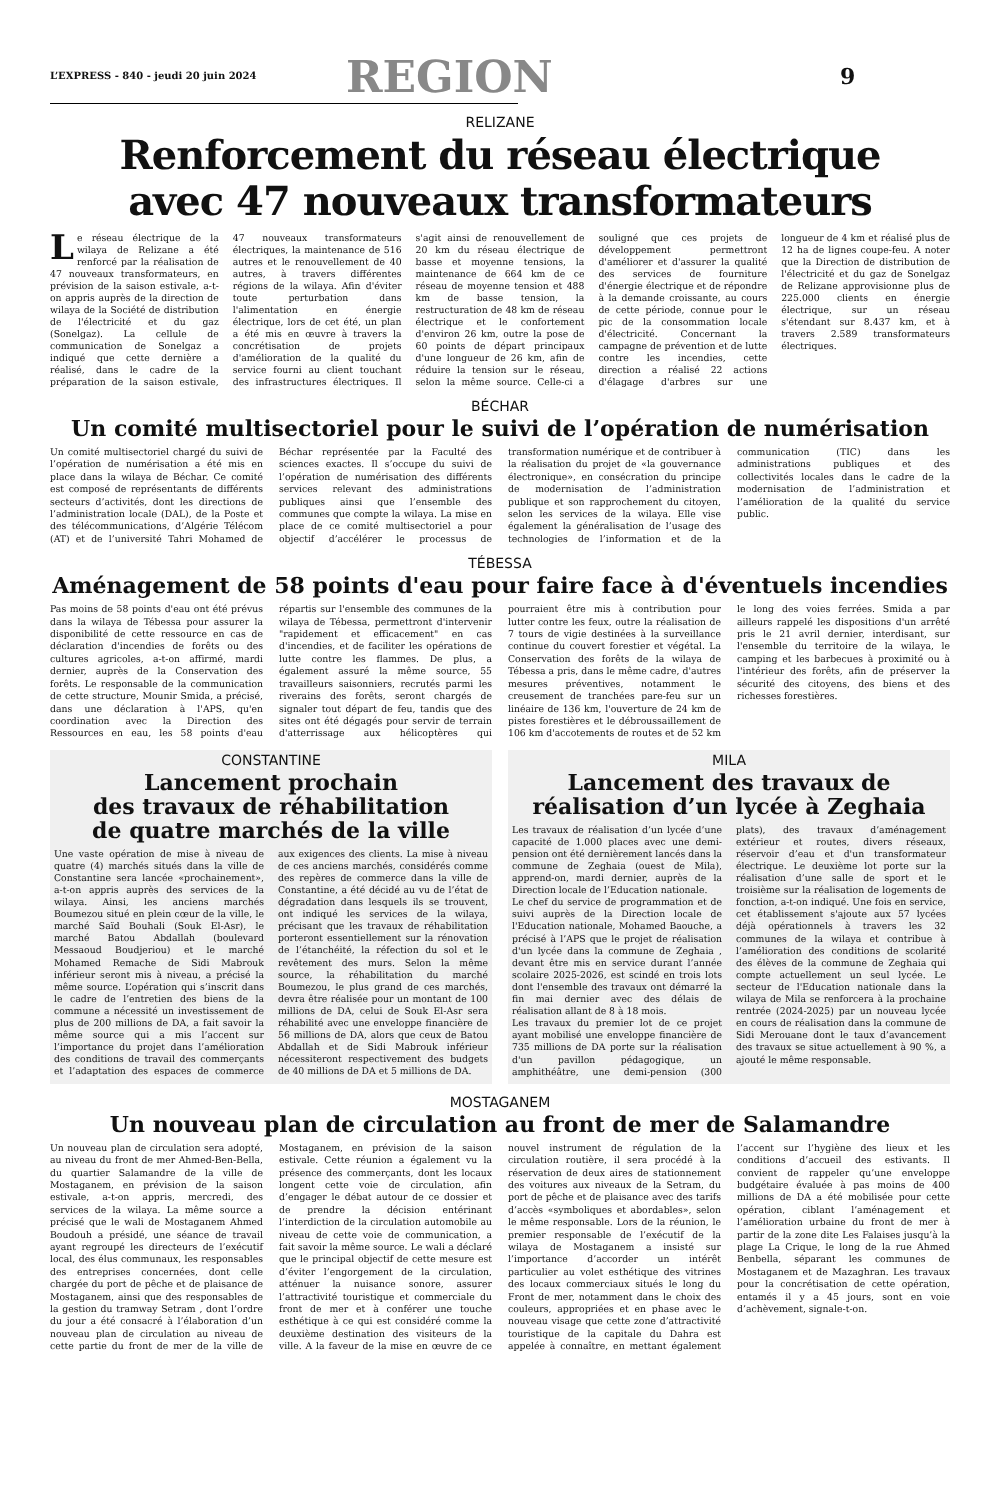L’EXPRESS - 840 - jeudi 20 juin 2024 REGION 9
RELIZANE
Renforcement du réseau électrique
avec 47 nouveaux transformateurs
Le réseau électrique de la wilaya de Relizane a été renforcé par la réalisation de 47 nouveaux transformateurs, en prévision de la saison estivale, a-t-on appris auprès de la direction de wilaya de la Société de distribution de l'électricité et du gaz (Sonelgaz). La cellule de communication de Sonelgaz a indiqué que cette dernière a réalisé, dans le cadre de la préparation de la saison estivale, 47 nouveaux transformateurs électriques, la maintenance de 516 autres et le renouvellement de 40 autres, à travers différentes régions de la wilaya. Afin d'éviter toute perturbation dans l'alimentation en énergie électrique, lors de cet été, un plan a été mis en œuvre à travers la concrétisation de projets d'amélioration de la qualité du service fourni au client touchant des infrastructures électriques. Il s'agit ainsi de renouvellement de 20 km du réseau électrique de basse et moyenne tensions, la maintenance de 664 km de ce réseau de moyenne tension et 488 km de basse tension, la restructuration de 48 km de réseau électrique et le confortement d'environ 26 km, outre la pose de 60 points de départ principaux d'une longueur de 26 km, afin de réduire la tension sur le réseau, selon la même source. Celle-ci a souligné que ces projets de développement permettront d'améliorer et d'assurer la qualité des services de fourniture d'énergie électrique et de répondre à la demande croissante, au cours de cette période, connue pour le pic de la consommation locale d'électricité. Concernant la campagne de prévention et de lutte contre les incendies, cette direction a réalisé 22 actions d'élagage d'arbres sur une longueur de 4 km et réalisé plus de 12 ha de lignes coupe-feu. A noter que la Direction de distribution de l'électricité et du gaz de Sonelgaz de Relizane approvisionne plus de 225.000 clients en énergie électrique, sur un réseau s'étendant sur 8.437 km, et à travers 2.589 transformateurs électriques.
BÉCHAR
Un comité multisectoriel pour le suivi de l’opération de numérisation
Un comité multisectoriel chargé du suivi de l’opération de numérisation a été mis en place dans la wilaya de Béchar. Ce comité est composé de représentants de différents secteurs d’activités, dont les directions de l’administration locale (DAL), de la Poste et des télécommunications, d’Algérie Télécom (AT) et de l’université Tahri Mohamed de Béchar représentée par la Faculté des sciences exactes. Il s’occupe du suivi de l’opération de numérisation des différents services relevant des administrations publiques ainsi que l’ensemble des communes que compte la wilaya. La mise en place de ce comité multisectoriel a pour objectif d’accélérer le processus de transformation numérique et de contribuer à la réalisation du projet de «la gouvernance électronique», en consécration du principe de modernisation de l’administration publique et son rapprochement du citoyen, selon les services de la wilaya. Elle vise également la généralisation de l’usage des technologies de l’information et de la communication (TIC) dans les administrations publiques et des collectivités locales dans le cadre de la modernisation de l’administration et l’amélioration de la qualité du service public.
TÉBESSA
Aménagement de 58 points d'eau pour faire face à d'éventuels incendies
Pas moins de 58 points d'eau ont été prévus dans la wilaya de Tébessa pour assurer la disponibilité de cette ressource en cas de déclaration d'incendies de forêts ou des cultures agricoles, a-t-on affirmé, mardi dernier, auprès de la Conservation des forêts. Le responsable de la communication de cette structure, Mounir Smida, a précisé, dans une déclaration à l'APS, qu'en coordination avec la Direction des Ressources en eau, les 58 points d'eau répartis sur l'ensemble des communes de la wilaya de Tébessa, permettront d'intervenir "rapidement et efficacement" en cas d'incendies, et de faciliter les opérations de lutte contre les flammes. De plus, a également assuré la même source, 55 travailleurs saisonniers, recrutés parmi les riverains des forêts, seront chargés de signaler tout départ de feu, tandis que des sites ont été dégagés pour servir de terrain d'atterrissage aux hélicoptères qui pourraient être mis à contribution pour lutter contre les feux, outre la réalisation de 7 tours de vigie destinées à la surveillance continue du couvert forestier et végétal. La Conservation des forêts de la wilaya de Tébessa a pris, dans le même cadre, d'autres mesures préventives, notamment le creusement de tranchées pare-feu sur un linéaire de 136 km, l'ouverture de 24 km de pistes forestières et le débroussaillement de 106 km d'accotements de routes et de 52 km le long des voies ferrées. Smida a par ailleurs rappelé les dispositions d'un arrêté pris le 21 avril dernier, interdisant, sur l'ensemble du territoire de la wilaya, le camping et les barbecues à proximité ou à l'intérieur des forêts, afin de préserver la sécurité des citoyens, des biens et des richesses forestières.
CONSTANTINE
Lancement prochain
des travaux de réhabilitation
de quatre marchés de la ville
Une vaste opération de mise à niveau de quatre (4) marchés situés dans la ville de Constantine sera lancée «prochainement», a-t-on appris auprès des services de la wilaya. Ainsi, les anciens marchés Boumezou situé en plein cœur de la ville, le marché Saïd Bouhali (Souk El-Asr), le marché Batou Abdallah (boulevard Messaoud Boudjeriou) et le marché Mohamed Remache de Sidi Mabrouk inférieur seront mis à niveau, a précisé la même source. L’opération qui s’inscrit dans le cadre de l’entretien des biens de la commune a nécessité un investissement de plus de 200 millions de DA, a fait savoir la même source qui a mis l’accent sur l’importance du projet dans l’amélioration des conditions de travail des commerçants et l’adaptation des espaces de commerce aux exigences des clients. La mise à niveau de ces anciens marchés, considérés comme des repères de commerce dans la ville de Constantine, a été décidé au vu de l’état de dégradation dans lesquels ils se trouvent, ont indiqué les services de la wilaya, précisant que les travaux de réhabilitation porteront essentiellement sur la rénovation de l’étanchéité, la réfection du sol et le revêtement des murs. Selon la même source, la réhabilitation du marché Boumezou, le plus grand de ces marchés, devra être réalisée pour un montant de 100 millions de DA, celui de Souk El-Asr sera réhabilité avec une enveloppe financière de 56 millions de DA, alors que ceux de Batou Abdallah et de Sidi Mabrouk inférieur nécessiteront respectivement des budgets de 40 millions de DA et 5 millions de DA.
MILA
Lancement des travaux de
réalisation d’un lycée à Zeghaia
Les travaux de réalisation d’un lycée d’une capacité de 1.000 places avec une demi-pension ont été dernièrement lancés dans la commune de Zeghaia (ouest de Mila), apprend-on, mardi dernier, auprès de la Direction locale de l’Education nationale.
Le chef du service de programmation et de suivi auprès de la Direction locale de l'Education nationale, Mohamed Baouche, a précisé à l’APS que le projet de réalisation d'un lycée dans la commune de Zeghaia , devant être mis en service durant l’année scolaire 2025-2026, est scindé en trois lots dont l'ensemble des travaux ont démarré la fin mai dernier avec des délais de réalisation allant de 8 à 18 mois.
Les travaux du premier lot de ce projet ayant mobilisé une enveloppe financière de 735 millions de DA porte sur la réalisation d'un pavillon pédagogique, un amphithéâtre, une demi-pension (300 plats), des travaux d’aménagement extérieur et routes, divers réseaux, réservoir d’eau et d'un transformateur électrique. Le deuxième lot porte sur la réalisation d’une salle de sport et le troisième sur la réalisation de logements de fonction, a-t-on indiqué. Une fois en service, cet établissement s'ajoute aux 57 lycées déjà opérationnels à travers les 32 communes de la wilaya et contribue à l’amélioration des conditions de scolarité des élèves de la commune de Zeghaia qui compte actuellement un seul lycée. Le secteur de l'Education nationale dans la wilaya de Mila se renforcera à la prochaine rentrée (2024-2025) par un nouveau lycée en cours de réalisation dans la commune de Sidi Merouane dont le taux d’avancement des travaux se situe actuellement à 90 %, a ajouté le même responsable.
MOSTAGANEM
Un nouveau plan de circulation au front de mer de Salamandre
Un nouveau plan de circulation sera adopté, au niveau du front de mer Ahmed-Ben-Bella, du quartier Salamandre de la ville de Mostaganem, en prévision de la saison estivale, a-t-on appris, mercredi, des services de la wilaya. La même source a précisé que le wali de Mostaganem Ahmed Boudouh a présidé, une séance de travail ayant regroupé les directeurs de l’exécutif local, des élus communaux, les responsables des entreprises concernées, dont celle chargée du port de pêche et de plaisance de Mostaganem, ainsi que des responsables de la gestion du tramway Setram , dont l’ordre du jour a été consacré à l’élaboration d’un nouveau plan de circulation au niveau de cette partie du front de mer de la ville de Mostaganem, en prévision de la saison estivale. Cette réunion a également vu la présence des commerçants, dont les locaux longent cette voie de circulation, afin d’engager le débat autour de ce dossier et de prendre la décision entérinant l’interdiction de la circulation automobile au niveau de cette voie de communication, a fait savoir la même source. Le wali a déclaré que le principal objectif de cette mesure est d’éviter l’engorgement de la circulation, atténuer la nuisance sonore, assurer l’attractivité touristique et commerciale du front de mer et à conférer une touche esthétique à ce qui est considéré comme la deuxième destination des visiteurs de la ville. A la faveur de la mise en œuvre de ce nouvel instrument de régulation de la circulation routière, il sera procédé à la réservation de deux aires de stationnement des voitures aux niveaux de la Setram, du port de pêche et de plaisance avec des tarifs d’accès «symboliques et abordables», selon le même responsable. Lors de la réunion, le premier responsable de l’exécutif de la wilaya de Mostaganem a insisté sur l’importance d’accorder un intérêt particulier au volet esthétique des vitrines des locaux commerciaux situés le long du Front de mer, notamment dans le choix des couleurs, appropriées et en phase avec le nouveau visage que cette zone d’attractivité touristique de la capitale du Dahra est appelée à connaître, en mettant également l’accent sur l’hygiène des lieux et les conditions d’accueil des estivants. Il convient de rappeler qu’une enveloppe budgétaire évaluée à pas moins de 400 millions de DA a été mobilisée pour cette opération, ciblant l’aménagement et l’amélioration urbaine du front de mer à partir de la zone dite Les Falaises jusqu’à la plage La Crique, le long de la rue Ahmed Benbella, séparant les communes de Mostaganem et de Mazaghran. Les travaux pour la concrétisation de cette opération, entamés il y a 45 jours, sont en voie d’achèvement, signale-t-on.